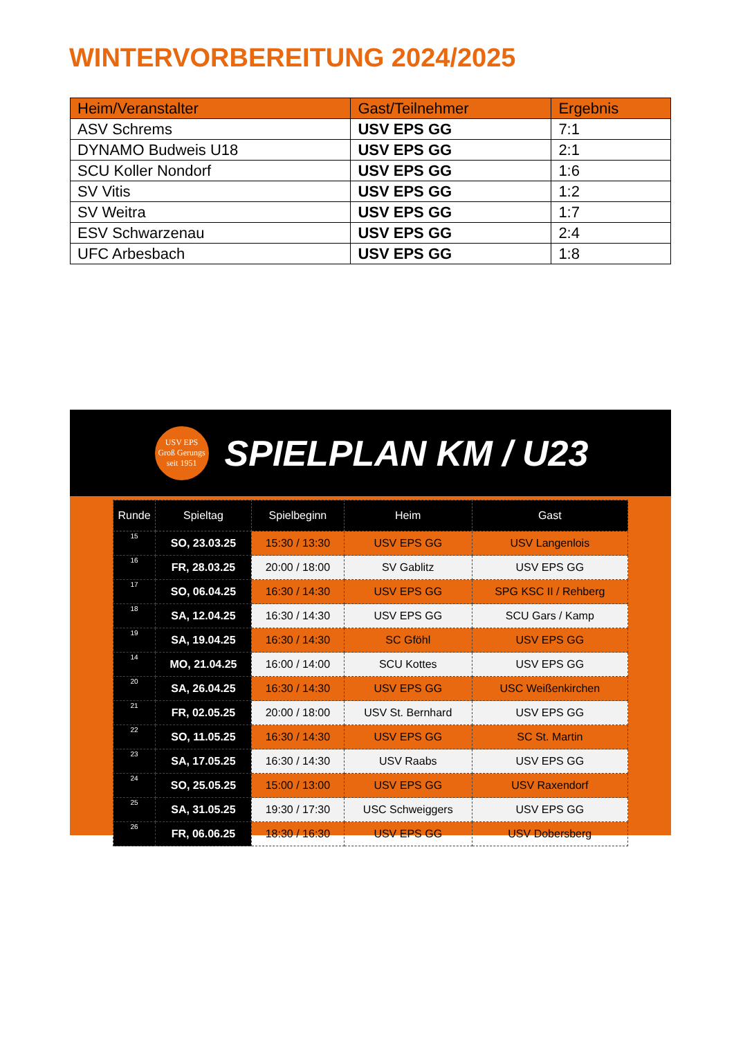WINTERVORBEREITUNG 2024/2025
| Heim/Veranstalter | Gast/Teilnehmer | Ergebnis |
| --- | --- | --- |
| ASV Schrems | USV EPS GG | 7:1 |
| DYNAMO Budweis U18 | USV EPS GG | 2:1 |
| SCU Koller Nondorf | USV EPS GG | 1:6 |
| SV Vitis | USV EPS GG | 1:2 |
| SV Weitra | USV EPS GG | 1:7 |
| ESV Schwarzenau | USV EPS GG | 2:4 |
| UFC Arbesbach | USV EPS GG | 1:8 |
USV EPS
Groß Gerungs
seit 1951
SPIELPLAN KM / U23
| Runde | Spieltag | Spielbeginn | Heim | Gast |
| --- | --- | --- | --- | --- |
| 15 | SO, 23.03.25 | 15:30 / 13:30 | USV EPS GG | USV Langenlois |
| 16 | FR, 28.03.25 | 20:00 / 18:00 | SV Gablitz | USV EPS GG |
| 17 | SO, 06.04.25 | 16:30 / 14:30 | USV EPS GG | SPG KSC II / Rehberg |
| 18 | SA, 12.04.25 | 16:30 / 14:30 | USV EPS GG | SCU Gars / Kamp |
| 19 | SA, 19.04.25 | 16:30 / 14:30 | SC Gföhl | USV EPS GG |
| 14 | MO, 21.04.25 | 16:00 / 14:00 | SCU Kottes | USV EPS GG |
| 20 | SA, 26.04.25 | 16:30 / 14:30 | USV EPS GG | USC Weißenkirchen |
| 21 | FR, 02.05.25 | 20:00 / 18:00 | USV St. Bernhard | USV EPS GG |
| 22 | SO, 11.05.25 | 16:30 / 14:30 | USV EPS GG | SC St. Martin |
| 23 | SA, 17.05.25 | 16:30 / 14:30 | USV Raabs | USV EPS GG |
| 24 | SO, 25.05.25 | 15:00 / 13:00 | USV EPS GG | USV Raxendorf |
| 25 | SA, 31.05.25 | 19:30 / 17:30 | USC Schweiggers | USV EPS GG |
| 26 | FR, 06.06.25 | 18:30 / 16:30 | USV EPS GG | USV Dobersberg |